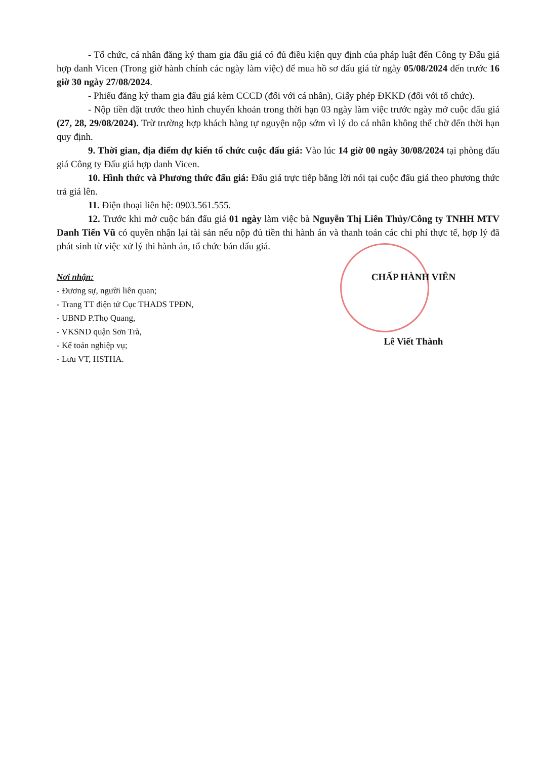- Tổ chức, cá nhân đăng ký tham gia đấu giá có đủ điều kiện quy định của pháp luật đến Công ty Đấu giá hợp danh Vicen (Trong giờ hành chính các ngày làm việc) để mua hồ sơ đấu giá từ ngày 05/08/2024 đến trước 16 giờ 30 ngày 27/08/2024.
- Phiếu đăng ký tham gia đấu giá kèm CCCD (đối với cá nhân), Giấy phép ĐKKD (đối với tổ chức).
- Nộp tiền đặt trước theo hình chuyển khoản trong thời hạn 03 ngày làm việc trước ngày mở cuộc đấu giá (27, 28, 29/08/2024). Trừ trường hợp khách hàng tự nguyện nộp sớm vì lý do cá nhân không thể chờ đến thời hạn quy định.
9. Thời gian, địa điểm dự kiến tổ chức cuộc đấu giá: Vào lúc 14 giờ 00 ngày 30/08/2024 tại phòng đấu giá Công ty Đấu giá hợp danh Vicen.
10. Hình thức và Phương thức đấu giá: Đấu giá trực tiếp bằng lời nói tại cuộc đấu giá theo phương thức trả giá lên.
11. Điện thoại liên hệ: 0903.561.555.
12. Trước khi mở cuộc bán đấu giá 01 ngày làm việc bà Nguyễn Thị Liên Thủy/Công ty TNHH MTV Danh Tiến Vũ có quyền nhận lại tài sản nếu nộp đủ tiền thi hành án và thanh toán các chi phí thực tế, hợp lý đã phát sinh từ việc xử lý thi hành án, tổ chức bán đấu giá.
Nơi nhận:
- Đương sự, người liên quan;
- Trang TT điện tử Cục THADS TPĐN,
- UBND P.Thọ Quang,
- VKSND quận Sơn Trà,
- Kế toán nghiệp vụ;
- Lưu VT, HSTHA.
CHẤP HÀNH VIÊN
Lê Viết Thành